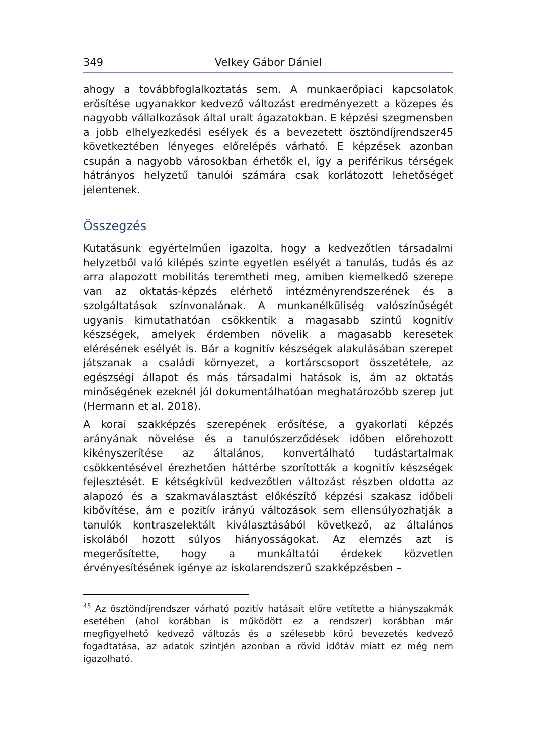349 Velkey Gábor Dániel
ahogy a továbbfoglalkoztatás sem. A munkaerőpiaci kapcsolatok erősítése ugyanakkor kedvező változást eredményezett a közepes és nagyobb vállalkozások által uralt ágazatokban. E képzési szegmensben a jobb elhelyezkedési esélyek és a bevezetett ösztöndíjrendszer45 következtében lényeges előrelépés várható. E képzések azonban csupán a nagyobb városokban érhetők el, így a periférikus térségek hátrányos helyzetű tanulói számára csak korlátozott lehetőséget jelentenek.
Összegzés
Kutatásunk egyértelműen igazolta, hogy a kedvezőtlen társadalmi helyzetből való kilépés szinte egyetlen esélyét a tanulás, tudás és az arra alapozott mobilitás teremtheti meg, amiben kiemelkedő szerepe van az oktatás-képzés elérhető intézményrendszerének és a szolgáltatások színvonalának. A munkanélküliség valószínűségét ugyanis kimutathatóan csökkentik a magasabb szintű kognitív készségek, amelyek érdemben növelik a magasabb keresetek elérésének esélyét is. Bár a kognitív készségek alakulásában szerepet játszanak a családi környezet, a kortárscsoport összetétele, az egészségi állapot és más társadalmi hatások is, ám az oktatás minőségének ezeknél jól dokumentálhatóan meghatározóbb szerep jut (Hermann et al. 2018).
A korai szakképzés szerepének erősítése, a gyakorlati képzés arányának növelése és a tanulószerződések időben előrehozott kikényszerítése az általános, konvertálható tudástartalmak csökkentésével érezhetően háttérbe szorították a kognitív készségek fejlesztését. E kétségkívül kedvezőtlen változást részben oldotta az alapozó és a szakmaválasztást előkészítő képzési szakasz időbeli kibővítése, ám e pozitív irányú változások sem ellensúlyozhatják a tanulók kontraszelektált kiválasztásából következő, az általános iskolából hozott súlyos hiányosságokat. Az elemzés azt is megerősítette, hogy a munkáltatói érdekek közvetlen érvényesítésének igénye az iskolarendszerű szakképzésben –
<sup>45</sup> Az ösztöndíjrendszer várható pozitív hatásait előre vetítette a hiányszakmák esetében (ahol korábban is működött ez a rendszer) korábban már megfigyelhető kedvező változás és a szélesebb körű bevezetés kedvező fogadtatása, az adatok szintjén azonban a rövid időtáv miatt ez még nem igazolható.